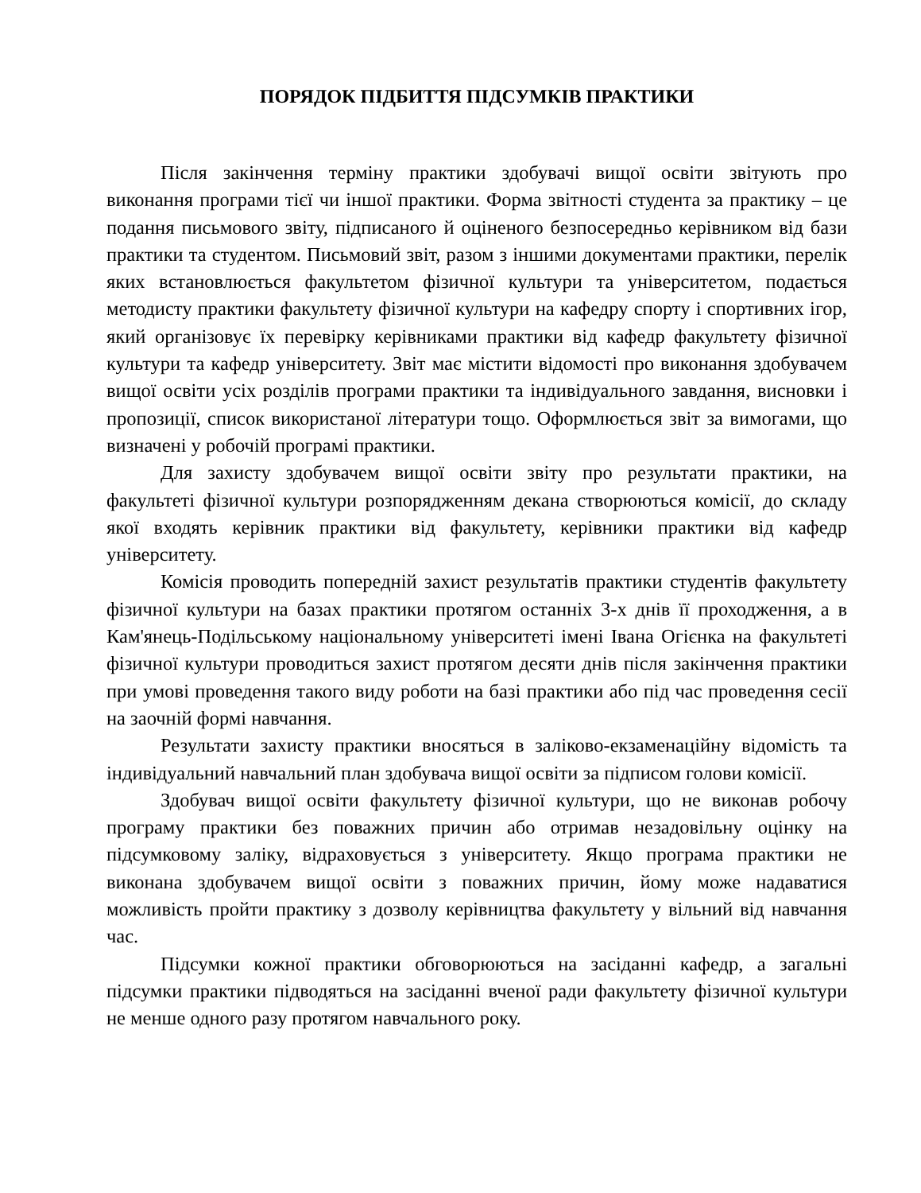ПОРЯДОК ПІДБИТТЯ ПІДСУМКІВ ПРАКТИКИ
Після закінчення терміну практики здобувачі вищої освіти звітують про виконання програми тієї чи іншої практики. Форма звітності студента за практику – це подання письмового звіту, підписаного й оціненого безпосередньо керівником від бази практики та студентом. Письмовий звіт, разом з іншими документами практики, перелік яких встановлюється факультетом фізичної культури та університетом, подається методисту практики факультету фізичної культури на кафедру спорту і спортивних ігор, який організовує їх перевірку керівниками практики від кафедр факультету фізичної культури та кафедр університету. Звіт має містити відомості про виконання здобувачем вищої освіти усіх розділів програми практики та індивідуального завдання, висновки і пропозиції, список використаної літератури тощо. Оформлюється звіт за вимогами, що визначені у робочій програмі практики.
Для захисту здобувачем вищої освіти звіту про результати практики, на факультеті фізичної культури розпорядженням декана створюються комісії, до складу якої входять керівник практики від факультету, керівники практики від кафедр університету.
Комісія проводить попередній захист результатів практики студентів факультету фізичної культури на базах практики протягом останніх 3-х днів її проходження, а в Кам'янець-Подільському національному університеті імені Івана Огієнка на факультеті фізичної культури проводиться захист протягом десяти днів після закінчення практики при умові проведення такого виду роботи на базі практики або під час проведення сесії на заочній формі навчання.
Результати захисту практики вносяться в заліково-екзаменаційну відомість та індивідуальний навчальний план здобувача вищої освіти за підписом голови комісії.
Здобувач вищої освіти факультету фізичної культури, що не виконав робочу програму практики без поважних причин або отримав незадовільну оцінку на підсумковому заліку, відраховується з університету. Якщо програма практики не виконана здобувачем вищої освіти з поважних причин, йому може надаватися можливість пройти практику з дозволу керівництва факультету у вільний від навчання час.
Підсумки кожної практики обговорюються на засіданні кафедр, а загальні підсумки практики підводяться на засіданні вченої ради факультету фізичної культури не менше одного разу протягом навчального року.